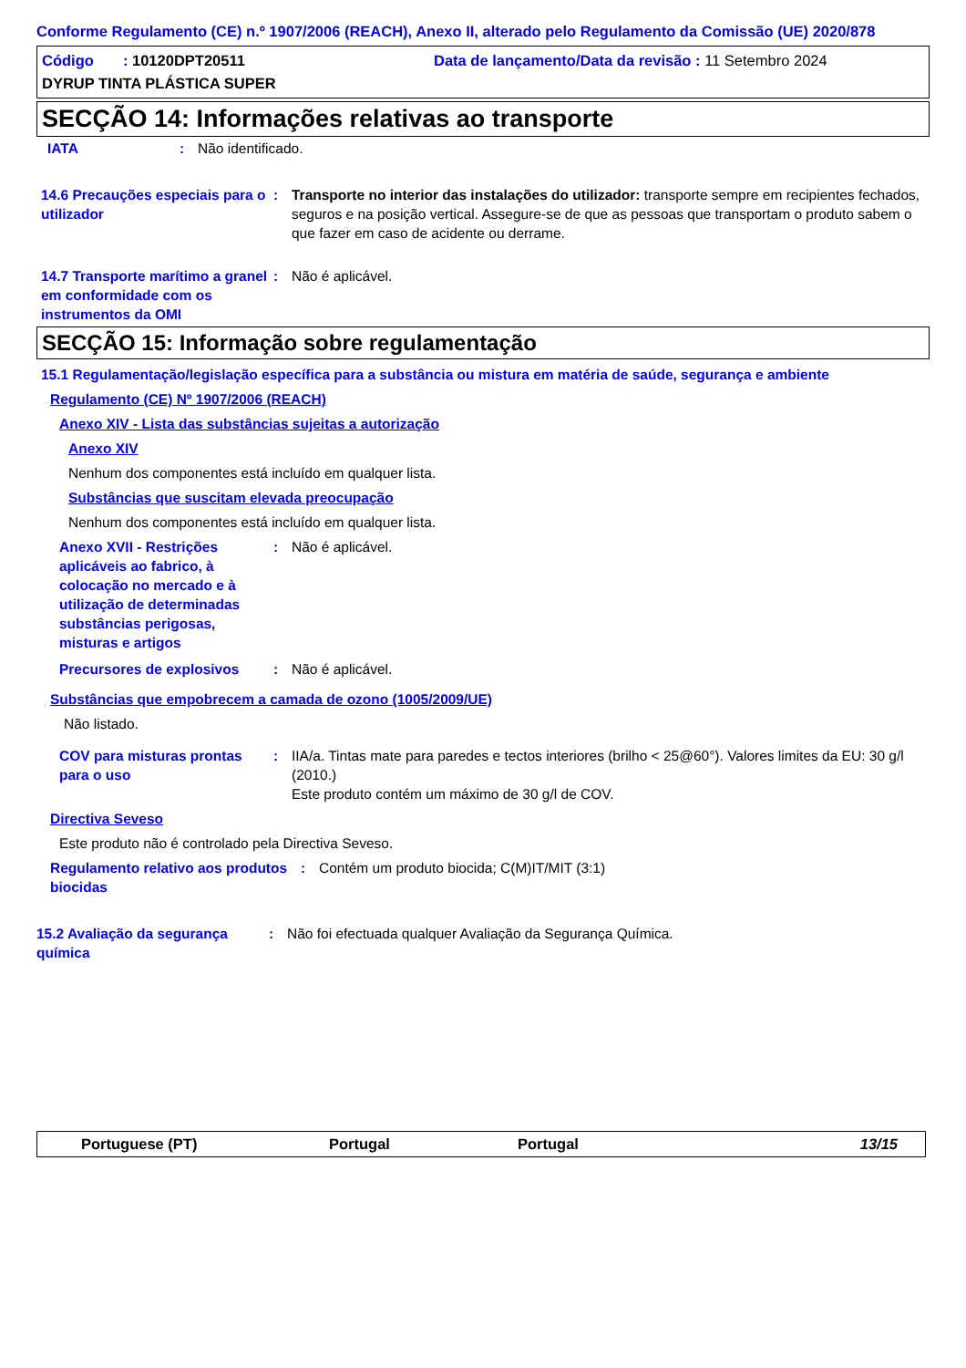Conforme Regulamento (CE) n.º 1907/2006 (REACH), Anexo II, alterado pelo Regulamento da Comissão (UE) 2020/878
Código : 10120DPT20511 Data de lançamento/Data da revisão : 11 Setembro 2024
DYRUP TINTA PLÁSTICA SUPER
SECÇÃO 14: Informações relativas ao transporte
IATA : Não identificado.
14.6 Precauções especiais para o utilizador
: Transporte no interior das instalações do utilizador: transporte sempre em recipientes fechados, seguros e na posição vertical. Assegure-se de que as pessoas que transportam o produto sabem o que fazer em caso de acidente ou derrame.
14.7 Transporte marítimo a granel em conformidade com os instrumentos da OMI
: Não é aplicável.
SECÇÃO 15: Informação sobre regulamentação
15.1 Regulamentação/legislação específica para a substância ou mistura em matéria de saúde, segurança e ambiente
Regulamento (CE) Nº 1907/2006 (REACH)
Anexo XIV - Lista das substâncias sujeitas a autorização
Anexo XIV
Nenhum dos componentes está incluído em qualquer lista.
Substâncias que suscitam elevada preocupação
Nenhum dos componentes está incluído em qualquer lista.
Anexo XVII - Restrições aplicáveis ao fabrico, à colocação no mercado e à utilização de determinadas substâncias perigosas, misturas e artigos
: Não é aplicável.
Precursores de explosivos : Não é aplicável.
Substâncias que empobrecem a camada de ozono (1005/2009/UE)
Não listado.
COV para misturas prontas para o uso
: IIA/a. Tintas mate para paredes e tectos interiores (brilho < 25@60°). Valores limites da EU: 30 g/l (2010.)
Este produto contém um máximo de 30 g/l de COV.
Directiva Seveso
Este produto não é controlado pela Directiva Seveso.
Regulamento relativo aos produtos biocidas
: Contém um produto biocida; C(M)IT/MIT (3:1)
15.2 Avaliação da segurança química
: Não foi efectuada qualquer Avaliação da Segurança Química.
Portuguese (PT) Portugal Portugal 13/15